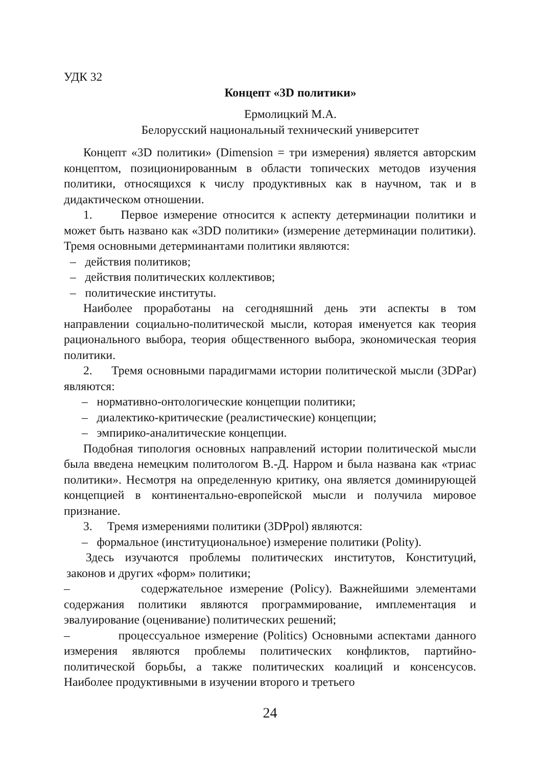УДК 32
Концепт «3D политики»
Ермолицкий М.А.
Белорусский национальный технический университет
Концепт «3D политики» (Dimension = три измерения) является авторским концептом, позиционированным в области топических методов изучения политики, относящихся к числу продуктивных как в научном, так и в дидактическом отношении.
1. Первое измерение относится к аспекту детерминации политики и может быть названо как «3DD политики» (измерение детерминации политики). Тремя основными детерминантами политики являются:
– действия политиков;
– действия политических коллективов;
– политические институты.
Наиболее проработаны на сегодняшний день эти аспекты в том направлении социально-политической мысли, которая именуется как теория рационального выбора, теория общественного выбора, экономическая теория политики.
2. Тремя основными парадигмами истории политической мысли (3DPar) являются:
– нормативно-онтологические концепции политики;
– диалектико-критические (реалистические) концепции;
– эмпирико-аналитические концепции.
Подобная типология основных направлений истории политической мысли была введена немецким политологом В.-Д. Нарром и была названа как «триас политики». Несмотря на определенную критику, она является доминирующей концепцией в континентально-европейской мысли и получила мировое признание.
3. Тремя измерениями политики (3DPpol) являются:
– формальное (институциональное) измерение политики (Polity).
Здесь изучаются проблемы политических институтов, Конституций, законов и других «форм» политики;
– содержательное измерение (Policy). Важнейшими элементами содержания политики являются программирование, имплементация и эвалуирование (оценивание) политических решений;
– процессуальное измерение (Politics) Основными аспектами данного измерения являются проблемы политических конфликтов, партийно-политической борьбы, а также политических коалиций и консенсусов. Наиболее продуктивными в изучении второго и третьего
24